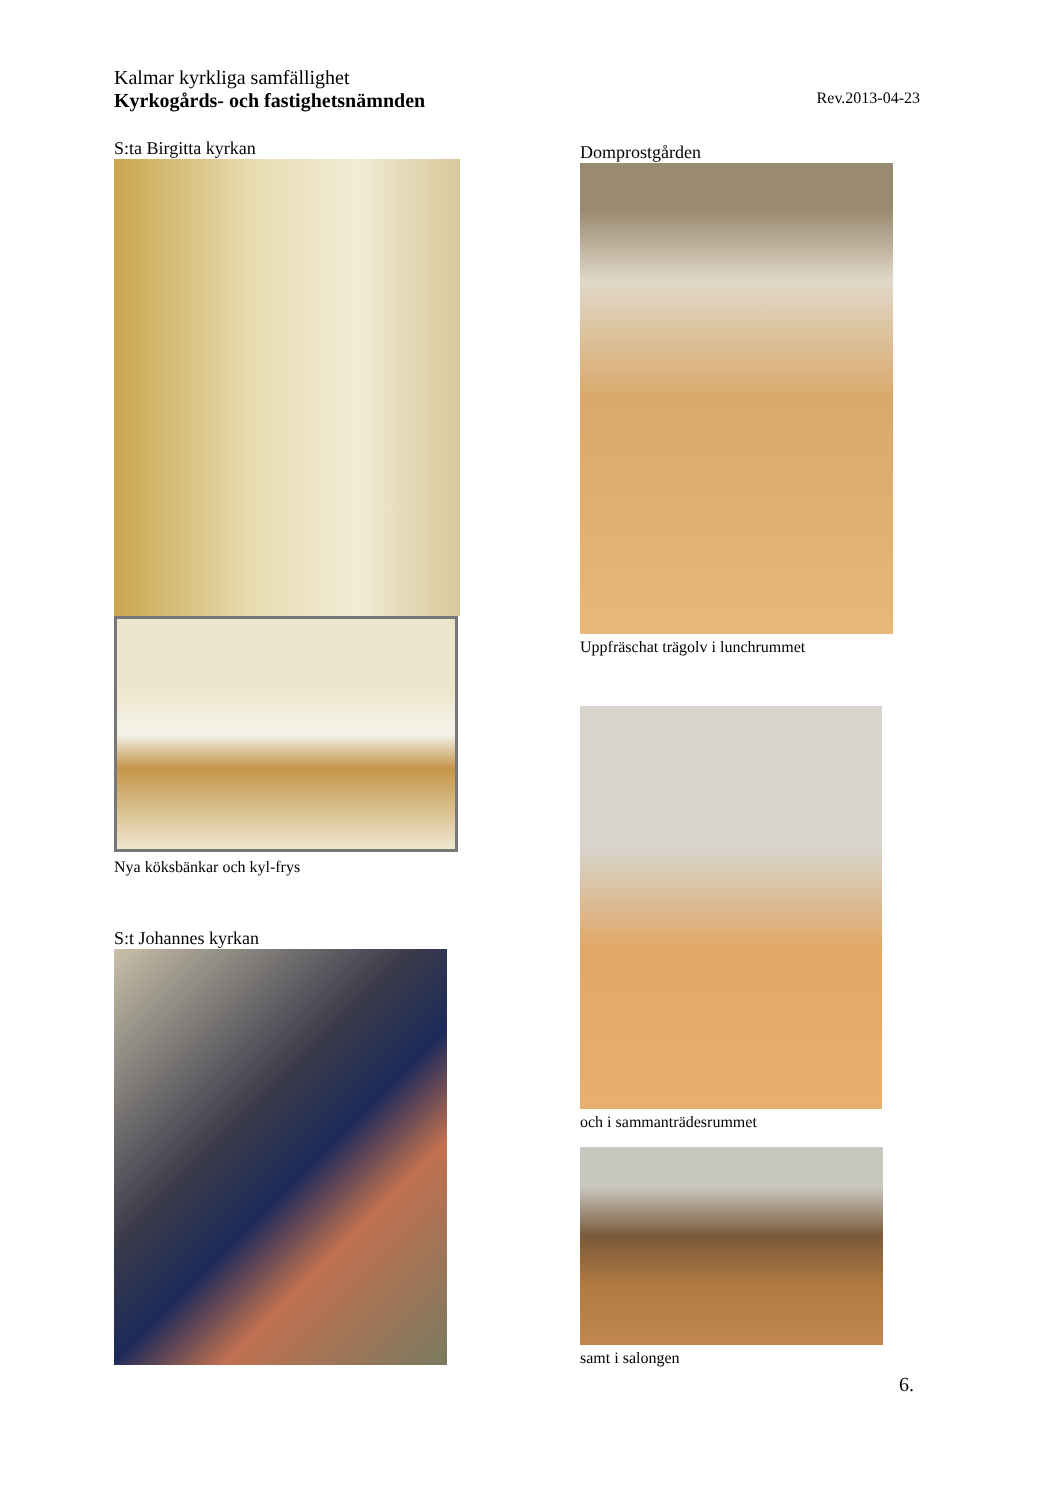Kalmar kyrkliga samfällighet
Kyrkogårds- och fastighetsnämnden Rev.2013-04-23
S:ta Birgitta kyrkan
Nya köksbänkar och kyl-frys
S:t Johannes kyrkan
Domprostgården
Uppfräschat trägolv i lunchrummet
och i sammanträdesrummet
samt i salongen
6.